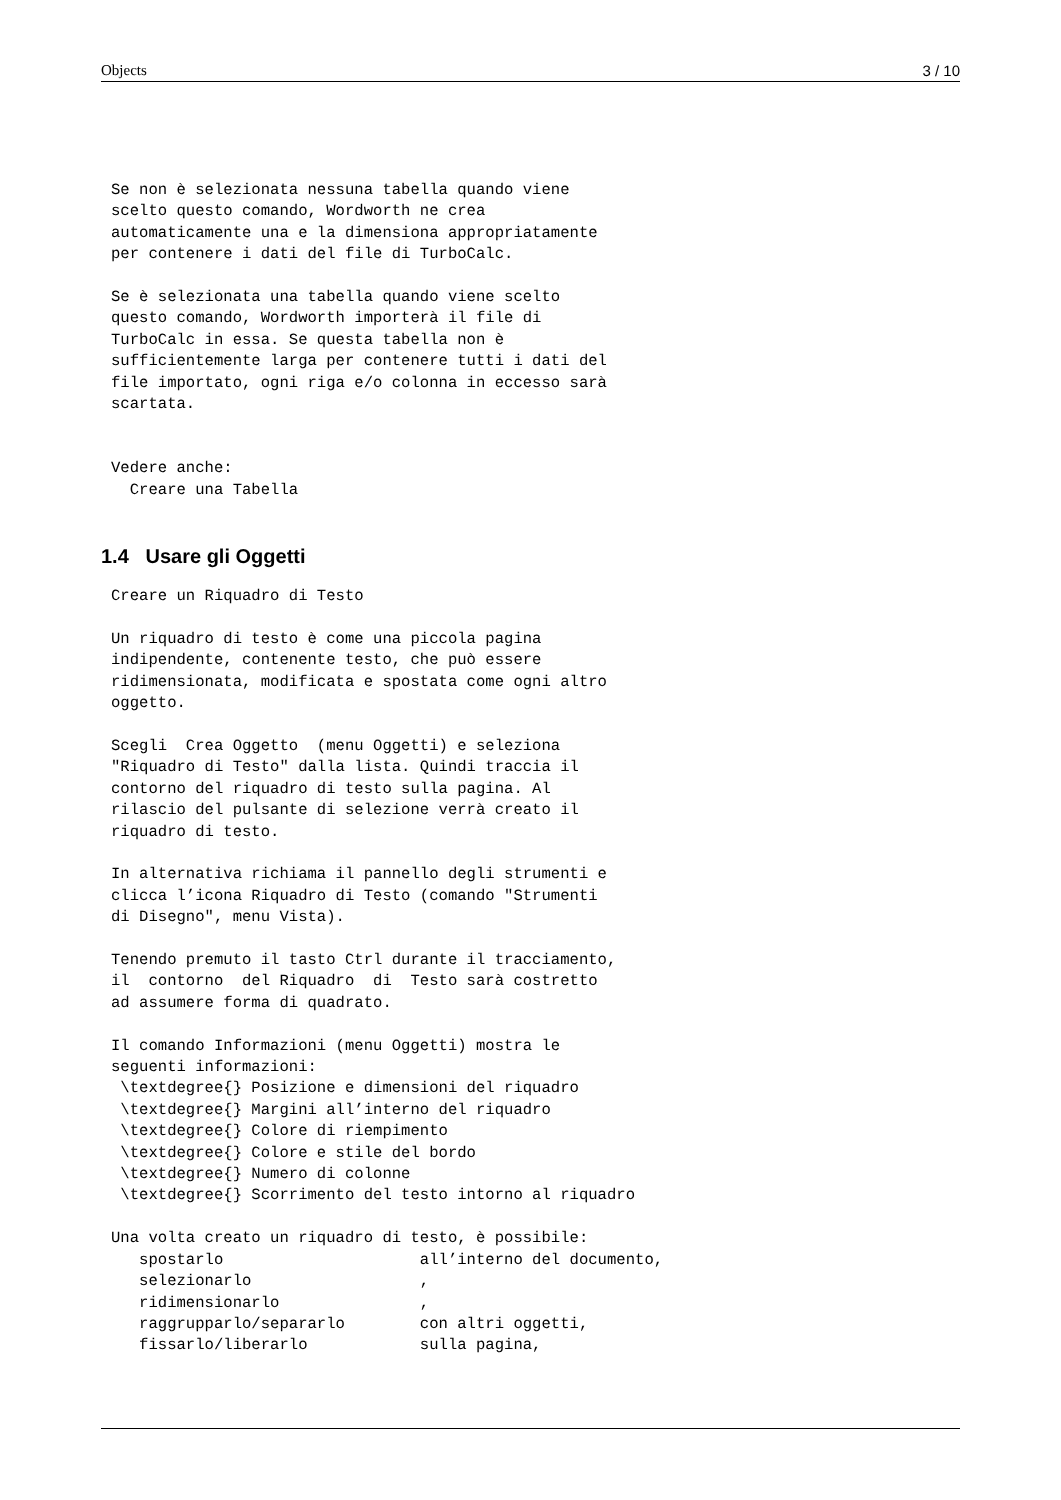Objects 3 / 10
Se non è selezionata nessuna tabella quando viene
scelto questo comando, Wordworth ne crea
automaticamente una e la dimensiona appropriatamente
per contenere i dati del file di TurboCalc.

Se è selezionata una tabella quando viene scelto
questo comando, Wordworth importerà il file di
TurboCalc in essa. Se questa tabella non è
sufficientemente larga per contenere tutti i dati del
file importato, ogni riga e/o colonna in eccesso sarà
scartata.


Vedere anche:
  Creare una Tabella
1.4 Usare gli Oggetti
Creare un Riquadro di Testo

Un riquadro di testo è come una piccola pagina
indipendente, contenente testo, che può essere
ridimensionata, modificata e spostata come ogni altro
oggetto.

Scegli  Crea Oggetto  (menu Oggetti) e seleziona
"Riquadro di Testo" dalla lista. Quindi traccia il
contorno del riquadro di testo sulla pagina. Al
rilascio del pulsante di selezione verrà creato il
riquadro di testo.

In alternativa richiama il pannello degli strumenti e
clicca l’icona Riquadro di Testo (comando "Strumenti
di Disegno", menu Vista).

Tenendo premuto il tasto Ctrl durante il tracciamento,
il  contorno  del Riquadro  di  Testo sarà costretto
ad assumere forma di quadrato.

Il comando Informazioni (menu Oggetti) mostra le
seguenti informazioni:
 \textdegree{} Posizione e dimensioni del riquadro
 \textdegree{} Margini all’interno del riquadro
 \textdegree{} Colore di riempimento
 \textdegree{} Colore e stile del bordo
 \textdegree{} Numero di colonne
 \textdegree{} Scorrimento del testo intorno al riquadro

Una volta creato un riquadro di testo, è possibile:
   spostarlo                     all’interno del documento,
   selezionarlo                  ,
   ridimensionarlo               ,
   raggrupparlo/separarlo        con altri oggetti,
   fissarlo/liberarlo            sulla pagina,